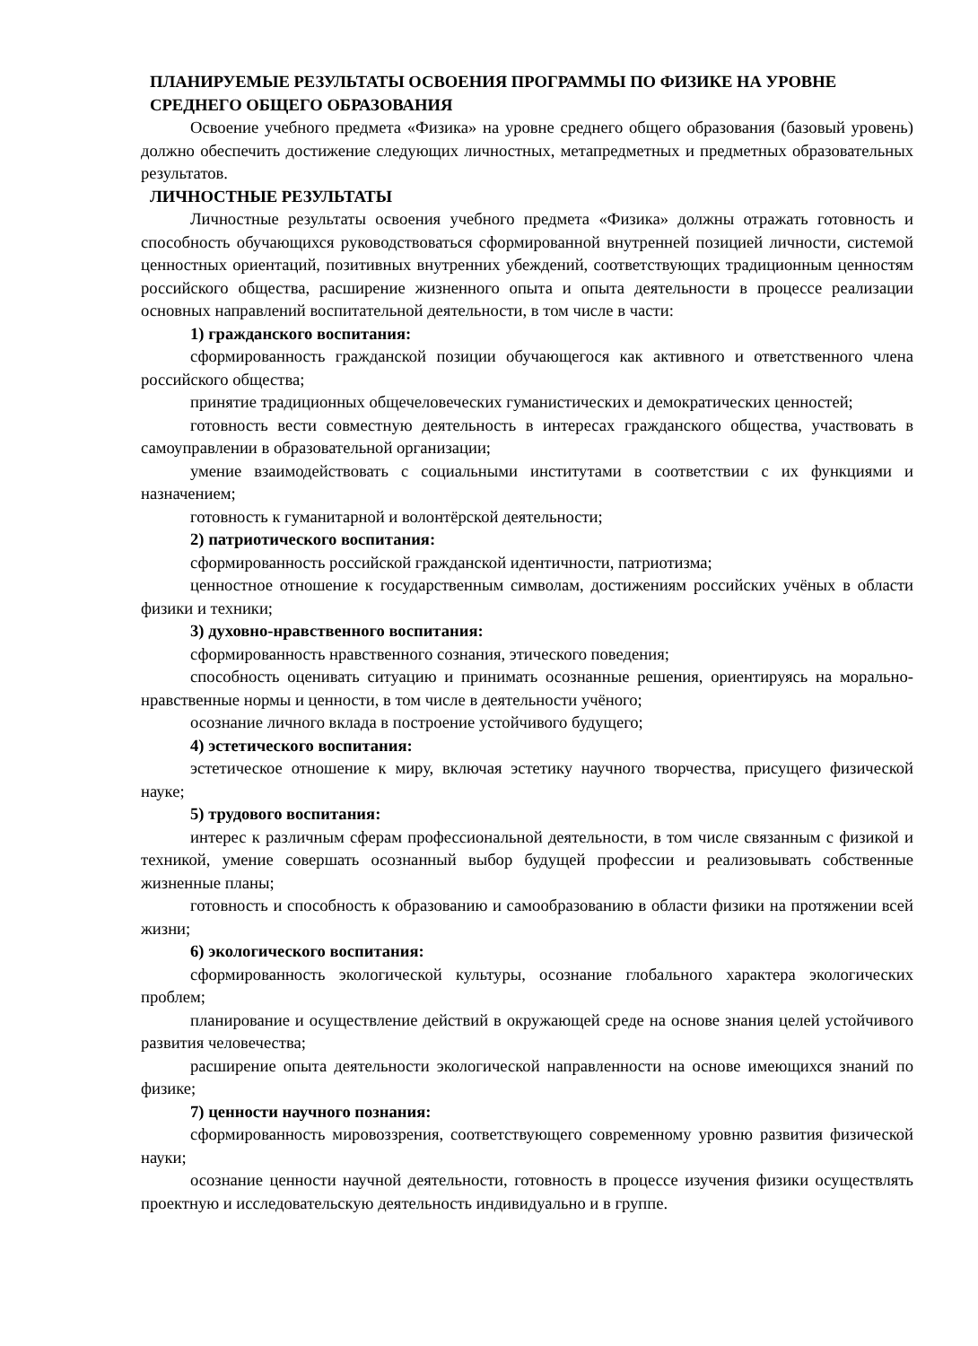ПЛАНИРУЕМЫЕ РЕЗУЛЬТАТЫ ОСВОЕНИЯ ПРОГРАММЫ ПО ФИЗИКЕ НА УРОВНЕ СРЕДНЕГО ОБЩЕГО ОБРАЗОВАНИЯ
Освоение учебного предмета «Физика» на уровне среднего общего образования (базовый уровень) должно обеспечить достижение следующих личностных, метапредметных и предметных образовательных результатов.
ЛИЧНОСТНЫЕ РЕЗУЛЬТАТЫ
Личностные результаты освоения учебного предмета «Физика» должны отражать готовность и способность обучающихся руководствоваться сформированной внутренней позицией личности, системой ценностных ориентаций, позитивных внутренних убеждений, соответствующих традиционным ценностям российского общества, расширение жизненного опыта и опыта деятельности в процессе реализации основных направлений воспитательной деятельности, в том числе в части:
1) гражданского воспитания:
сформированность гражданской позиции обучающегося как активного и ответственного члена российского общества;
принятие традиционных общечеловеческих гуманистических и демократических ценностей;
готовность вести совместную деятельность в интересах гражданского общества, участвовать в самоуправлении в образовательной организации;
умение взаимодействовать с социальными институтами в соответствии с их функциями и назначением;
готовность к гуманитарной и волонтёрской деятельности;
2) патриотического воспитания:
сформированность российской гражданской идентичности, патриотизма;
ценностное отношение к государственным символам, достижениям российских учёных в области физики и техники;
3) духовно-нравственного воспитания:
сформированность нравственного сознания, этического поведения;
способность оценивать ситуацию и принимать осознанные решения, ориентируясь на морально-нравственные нормы и ценности, в том числе в деятельности учёного;
осознание личного вклада в построение устойчивого будущего;
4) эстетического воспитания:
эстетическое отношение к миру, включая эстетику научного творчества, присущего физической науке;
5) трудового воспитания:
интерес к различным сферам профессиональной деятельности, в том числе связанным с физикой и техникой, умение совершать осознанный выбор будущей профессии и реализовывать собственные жизненные планы;
готовность и способность к образованию и самообразованию в области физики на протяжении всей жизни;
6) экологического воспитания:
сформированность экологической культуры, осознание глобального характера экологических проблем;
планирование и осуществление действий в окружающей среде на основе знания целей устойчивого развития человечества;
расширение опыта деятельности экологической направленности на основе имеющихся знаний по физике;
7) ценности научного познания:
сформированность мировоззрения, соответствующего современному уровню развития физической науки;
осознание ценности научной деятельности, готовность в процессе изучения физики осуществлять проектную и исследовательскую деятельность индивидуально и в группе.